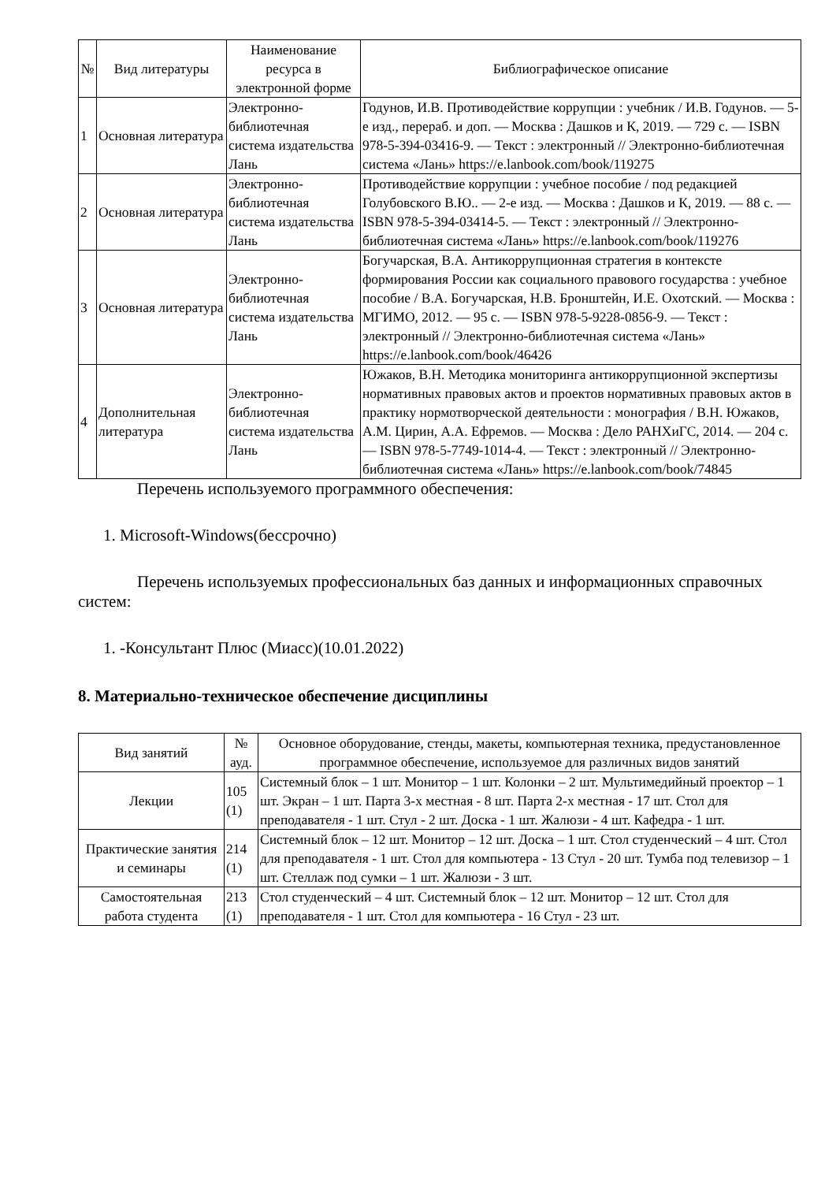| № | Вид литературы | Наименование ресурса в электронной форме | Библиографическое описание |
| --- | --- | --- | --- |
| 1 | Основная литература | Электронно-библиотечная система издательства Лань | Годунов, И.В. Противодействие коррупции : учебник / И.В. Годунов. — 5-е изд., перераб. и доп. — Москва : Дашков и К, 2019. — 729 с. — ISBN 978-5-394-03416-9. — Текст : электронный // Электронно-библиотечная система «Лань» https://e.lanbook.com/book/119275 |
| 2 | Основная литература | Электронно-библиотечная система издательства Лань | Противодействие коррупции : учебное пособие / под редакцией Голубовского В.Ю.. — 2-е изд. — Москва : Дашков и К, 2019. — 88 с. — ISBN 978-5-394-03414-5. — Текст : электронный // Электронно-библиотечная система «Лань» https://e.lanbook.com/book/119276 |
| 3 | Основная литература | Электронно-библиотечная система издательства Лань | Богучарская, В.А. Антикоррупционная стратегия в контексте формирования России как социального правового государства : учебное пособие / В.А. Богучарская, Н.В. Бронштейн, И.Е. Охотский. — Москва : МГИМО, 2012. — 95 с. — ISBN 978-5-9228-0856-9. — Текст : электронный // Электронно-библиотечная система «Лань» https://e.lanbook.com/book/46426 |
| 4 | Дополнительная литература | Электронно-библиотечная система издательства Лань | Южаков, В.Н. Методика мониторинга антикоррупционной экспертизы нормативных правовых актов и проектов нормативных правовых актов в практику нормотворческой деятельности : монография / В.Н. Южаков, А.М. Цирин, А.А. Ефремов. — Москва : Дело РАНХиГС, 2014. — 204 с. — ISBN 978-5-7749-1014-4. — Текст : электронный // Электронно-библиотечная система «Лань» https://e.lanbook.com/book/74845 |
Перечень используемого программного обеспечения:
1. Microsoft-Windows(бессрочно)
Перечень используемых профессиональных баз данных и информационных справочных систем:
1. -Консультант Плюс (Миасс)(10.01.2022)
8. Материально-техническое обеспечение дисциплины
| Вид занятий | № ауд. | Основное оборудование, стенды, макеты, компьютерная техника, предустановленное программное обеспечение, используемое для различных видов занятий |
| --- | --- | --- |
| Лекции | 105 (1) | Системный блок – 1 шт. Монитор – 1 шт. Колонки – 2 шт. Мультимедийный проектор – 1 шт. Экран – 1 шт. Парта 3-х местная - 8 шт. Парта 2-х местная - 17 шт. Стол для преподавателя - 1 шт. Стул - 2 шт. Доска - 1 шт. Жалюзи - 4 шт. Кафедра - 1 шт. |
| Практические занятия и семинары | 214 (1) | Системный блок – 12 шт. Монитор – 12 шт. Доска – 1 шт. Стол студенческий – 4 шт. Стол для преподавателя - 1 шт. Стол для компьютера - 13 Стул - 20 шт. Тумба под телевизор – 1 шт. Стеллаж под сумки – 1 шт. Жалюзи - 3 шт. |
| Самостоятельная работа студента | 213 (1) | Стол студенческий – 4 шт. Системный блок – 12 шт. Монитор – 12 шт. Стол для преподавателя - 1 шт. Стол для компьютера - 16 Стул - 23 шт. |